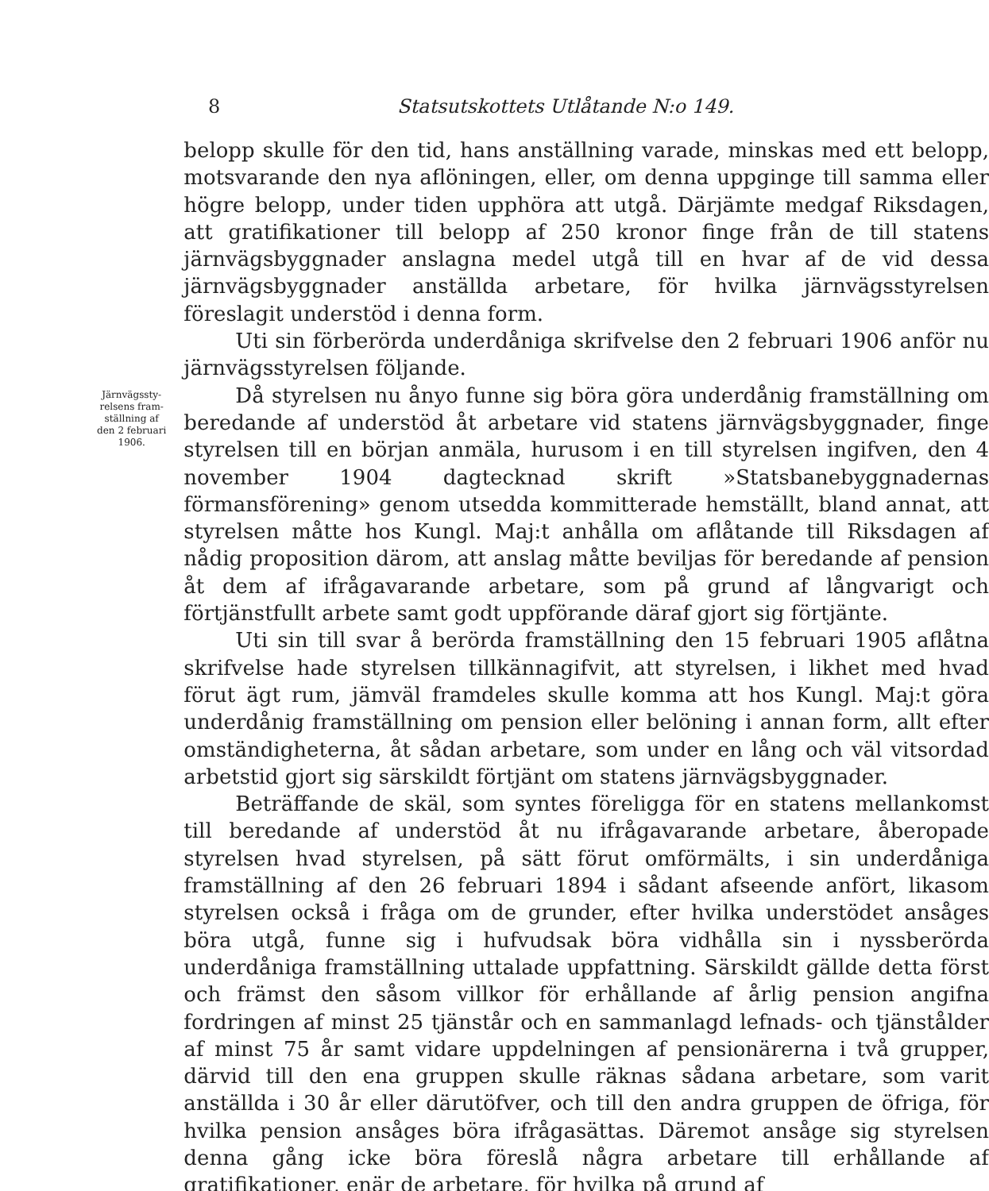8 Statsutskottets Utlåtande N:o 149.
Järnvägssty-
relsens fram-
ställning af
den 2 februari
1906.
belopp skulle för den tid, hans anställning varade, minskas med ett belopp, motsvarande den nya aflöningen, eller, om denna uppginge till samma eller högre belopp, under tiden upphöra att utgå. Därjämte medgaf Riksdagen, att gratifikationer till belopp af 250 kronor finge från de till statens järnvägsbyggnader anslagna medel utgå till en hvar af de vid dessa järnvägsbyggnader anställda arbetare, för hvilka järnvägsstyrelsen föreslagit understöd i denna form.
Uti sin förberörda underdåniga skrifvelse den 2 februari 1906 anför nu järnvägsstyrelsen följande.
Då styrelsen nu ånyo funne sig böra göra underdånig framställning om beredande af understöd åt arbetare vid statens järnvägsbyggnader, finge styrelsen till en början anmäla, hurusom i en till styrelsen ingifven, den 4 november 1904 dagtecknad skrift »Statsbanebyggnadernas förmansförening» genom utsedda kommitterade hemställt, bland annat, att styrelsen måtte hos Kungl. Maj:t anhålla om aflåtande till Riksdagen af nådig proposition därom, att anslag måtte beviljas för beredande af pension åt dem af ifrågavarande arbetare, som på grund af långvarigt och förtjänstfullt arbete samt godt uppförande däraf gjort sig förtjänte.
Uti sin till svar å berörda framställning den 15 februari 1905 aflåtna skrifvelse hade styrelsen tillkännagifvit, att styrelsen, i likhet med hvad förut ägt rum, jämväl framdeles skulle komma att hos Kungl. Maj:t göra underdånig framställning om pension eller belöning i annan form, allt efter omständigheterna, åt sådan arbetare, som under en lång och väl vitsordad arbetstid gjort sig särskildt förtjänt om statens järnvägsbyggnader.
Beträffande de skäl, som syntes föreligga för en statens mellankomst till beredande af understöd åt nu ifrågavarande arbetare, åberopade styrelsen hvad styrelsen, på sätt förut omförmälts, i sin underdåniga framställning af den 26 februari 1894 i sådant afseende anfört, likasom styrelsen också i fråga om de grunder, efter hvilka understödet ansåges böra utgå, funne sig i hufvudsak böra vidhålla sin i nyssberörda underdåniga framställning uttalade uppfattning. Särskildt gällde detta först och främst den såsom villkor för erhållande af årlig pension angifna fordringen af minst 25 tjänstår och en sammanlagd lefnads- och tjänstålder af minst 75 år samt vidare uppdelningen af pensionärerna i två grupper, därvid till den ena gruppen skulle räknas sådana arbetare, som varit anställda i 30 år eller därutöfver, och till den andra gruppen de öfriga, för hvilka pension ansåges böra ifrågasättas. Däremot ansåge sig styrelsen denna gång icke böra föreslå några arbetare till erhållande af gratifikationer, enär de arbetare, för hvilka på grund af